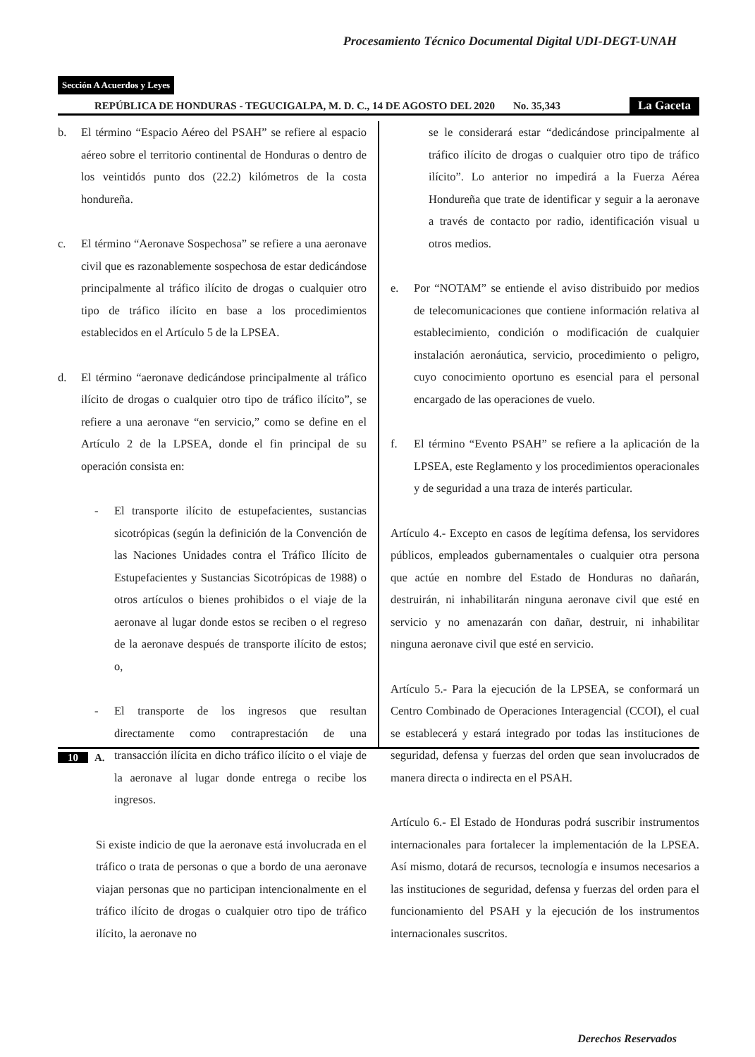Procesamiento Técnico Documental Digital UDI-DEGT-UNAH
Sección A Acuerdos y Leyes
REPÚBLICA DE HONDURAS - TEGUCIGALPA, M. D. C., 14 DE AGOSTO DEL 2020 No. 35,343 La Gaceta
b. El término “Espacio Aéreo del PSAH” se refiere al espacio aéreo sobre el territorio continental de Honduras o dentro de los veintidós punto dos (22.2) kilómetros de la costa hondureña.
c. El término “Aeronave Sospechosa” se refiere a una aeronave civil que es razonablemente sospechosa de estar dedicándose principalmente al tráfico ilícito de drogas o cualquier otro tipo de tráfico ilícito en base a los procedimientos establecidos en el Artículo 5 de la LPSEA.
d. El término “aeronave dedicándose principalmente al tráfico ilícito de drogas o cualquier otro tipo de tráfico ilícito”, se refiere a una aeronave “en servicio,” como se define en el Artículo 2 de la LPSEA, donde el fin principal de su operación consista en:
- El transporte ilícito de estupefacientes, sustancias sicotrópicas (según la definición de la Convención de las Naciones Unidades contra el Tráfico Ilícito de Estupefacientes y Sustancias Sicotrópicas de 1988) o otros artículos o bienes prohibidos o el viaje de la aeronave al lugar donde estos se reciben o el regreso de la aeronave después de transporte ilícito de estos; o,
- El transporte de los ingresos que resultan directamente como contraprestación de una transacción ilícita en dicho tráfico ilícito o el viaje de la aeronave al lugar donde entrega o recibe los ingresos.
Si existe indicio de que la aeronave está involucrada en el tráfico o trata de personas o que a bordo de una aeronave viajan personas que no participan intencionalmente en el tráfico ilícito de drogas o cualquier otro tipo de tráfico ilícito, la aeronave no
se le considerará estar “dedicándose principalmente al tráfico ilícito de drogas o cualquier otro tipo de tráfico ilícito”. Lo anterior no impedirá a la Fuerza Aérea Hondureña que trate de identificar y seguir a la aeronave a través de contacto por radio, identificación visual u otros medios.
e. Por “NOTAM” se entiende el aviso distribuido por medios de telecomunicaciones que contiene información relativa al establecimiento, condición o modificación de cualquier instalación aeronáutica, servicio, procedimiento o peligro, cuyo conocimiento oportuno es esencial para el personal encargado de las operaciones de vuelo.
f. El término “Evento PSAH” se refiere a la aplicación de la LPSEA, este Reglamento y los procedimientos operacionales y de seguridad a una traza de interés particular.
Artículo 4.- Excepto en casos de legítima defensa, los servidores públicos, empleados gubernamentales o cualquier otra persona que actúe en nombre del Estado de Honduras no dañarán, destruirán, ni inhabilitarán ninguna aeronave civil que esté en servicio y no amenazarán con dañar, destruir, ni inhabilitar ninguna aeronave civil que esté en servicio.
Artículo 5.- Para la ejecución de la LPSEA, se conformará un Centro Combinado de Operaciones Interagencial (CCOI), el cual se establecerá y estará integrado por todas las instituciones de seguridad, defensa y fuerzas del orden que sean involucrados de manera directa o indirecta en el PSAH.
Artículo 6.- El Estado de Honduras podrá suscribir instrumentos internacionales para fortalecer la implementación de la LPSEA. Así mismo, dotará de recursos, tecnología e insumos necesarios a las instituciones de seguridad, defensa y fuerzas del orden para el funcionamiento del PSAH y la ejecución de los instrumentos internacionales suscritos.
10 A.
Derechos Reservados